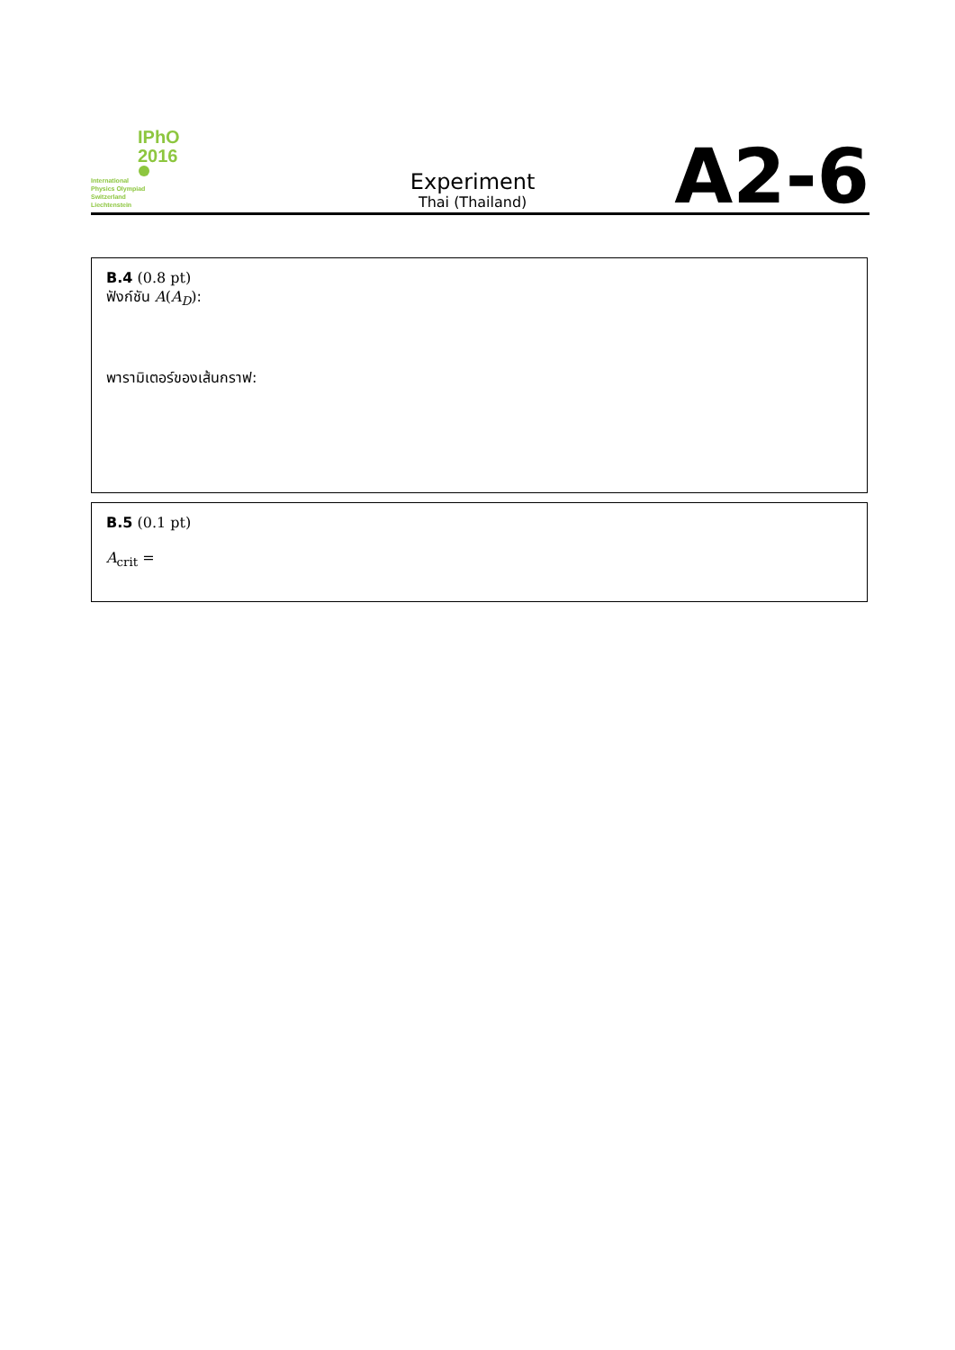IPhO
2016
International
Physics Olympiad
Switzerland
Liechtenstein
Experiment
Thai (Thailand)
A2-6
B.4 (0.8 pt)
ฟังก์ชัน A(A<sub>D</sub>):
พารามิเตอร์ของเส้นกราฟ:
B.5 (0.1 pt)
A<sub>crit</sub> =